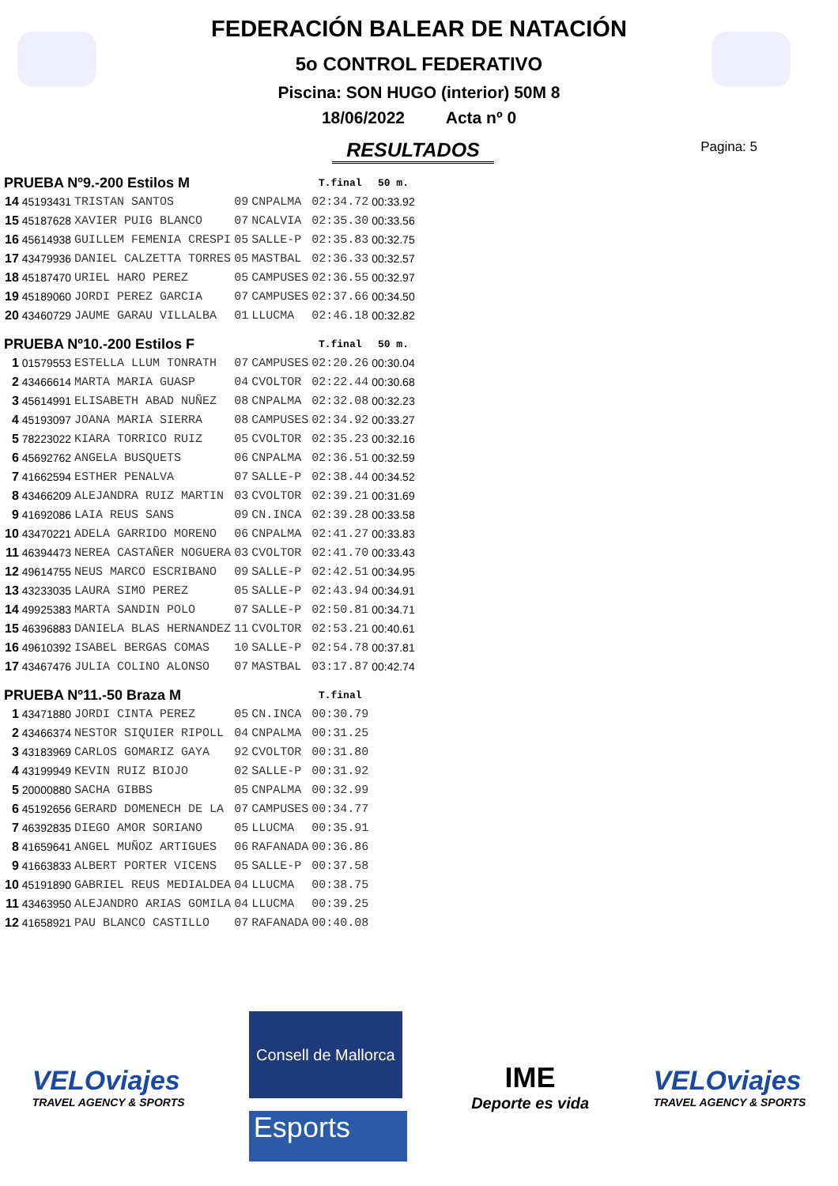FEDERACIÓN BALEAR DE NATACIÓN
5o CONTROL FEDERATIVO
Piscina: SON HUGO (interior) 50M 8
18/06/2022 Acta nº 0
Pagina: 5
RESULTADOS
| PRUEBA Nº9.-200 Estilos M | | | | | T.final | 50 m. |
| --- | --- | --- | --- | --- | --- | --- |
| 14 | 45193431 | TRISTAN SANTOS | 09 | CNPALMA | 02:34.72 | 00:33.92 |
| 15 | 45187628 | XAVIER PUIG BLANCO | 07 | NCALVIA | 02:35.30 | 00:33.56 |
| 16 | 45614938 | GUILLEM FEMENIA CRESPI | 05 | SALLE-P | 02:35.83 | 00:32.75 |
| 17 | 43479936 | DANIEL CALZETTA TORRES | 05 | MASTBAL | 02:36.33 | 00:32.57 |
| 18 | 45187470 | URIEL HARO PEREZ | 05 | CAMPUSES | 02:36.55 | 00:32.97 |
| 19 | 45189060 | JORDI PEREZ GARCIA | 07 | CAMPUSES | 02:37.66 | 00:34.50 |
| 20 | 43460729 | JAUME GARAU VILLALBA | 01 | LLUCMA | 02:46.18 | 00:32.82 |
| PRUEBA Nº10.-200 Estilos F | | | | | T.final | 50 m. |
| 1 | 01579553 | ESTELLA LLUM TONRATH | 07 | CAMPUSES | 02:20.26 | 00:30.04 |
| 2 | 43466614 | MARTA MARIA GUASP | 04 | CVOLTOR | 02:22.44 | 00:30.68 |
| 3 | 45614991 | ELISABETH ABAD NUÑEZ | 08 | CNPALMA | 02:32.08 | 00:32.23 |
| 4 | 45193097 | JOANA MARIA SIERRA | 08 | CAMPUSES | 02:34.92 | 00:33.27 |
| 5 | 78223022 | KIARA TORRICO RUIZ | 05 | CVOLTOR | 02:35.23 | 00:32.16 |
| 6 | 45692762 | ANGELA BUSQUETS | 06 | CNPALMA | 02:36.51 | 00:32.59 |
| 7 | 41662594 | ESTHER PENALVA | 07 | SALLE-P | 02:38.44 | 00:34.52 |
| 8 | 43466209 | ALEJANDRA RUIZ MARTIN | 03 | CVOLTOR | 02:39.21 | 00:31.69 |
| 9 | 41692086 | LAIA REUS SANS | 09 | CN.INCA | 02:39.28 | 00:33.58 |
| 10 | 43470221 | ADELA GARRIDO MORENO | 06 | CNPALMA | 02:41.27 | 00:33.83 |
| 11 | 46394473 | NEREA CASTAÑER NOGUERA | 03 | CVOLTOR | 02:41.70 | 00:33.43 |
| 12 | 49614755 | NEUS MARCO ESCRIBANO | 09 | SALLE-P | 02:42.51 | 00:34.95 |
| 13 | 43233035 | LAURA SIMO PEREZ | 05 | SALLE-P | 02:43.94 | 00:34.91 |
| 14 | 49925383 | MARTA SANDIN POLO | 07 | SALLE-P | 02:50.81 | 00:34.71 |
| 15 | 46396883 | DANIELA BLAS HERNANDEZ | 11 | CVOLTOR | 02:53.21 | 00:40.61 |
| 16 | 49610392 | ISABEL BERGAS COMAS | 10 | SALLE-P | 02:54.78 | 00:37.81 |
| 17 | 43467476 | JULIA COLINO ALONSO | 07 | MASTBAL | 03:17.87 | 00:42.74 |
| PRUEBA Nº11.-50 Braza M | | | | | T.final | |
| 1 | 43471880 | JORDI CINTA PEREZ | 05 | CN.INCA | 00:30.79 | |
| 2 | 43466374 | NESTOR SIQUIER RIPOLL | 04 | CNPALMA | 00:31.25 | |
| 3 | 43183969 | CARLOS GOMARIZ GAYA | 92 | CVOLTOR | 00:31.80 | |
| 4 | 43199949 | KEVIN RUIZ BIOJO | 02 | SALLE-P | 00:31.92 | |
| 5 | 20000880 | SACHA GIBBS | 05 | CNPALMA | 00:32.99 | |
| 6 | 45192656 | GERARD DOMENECH DE LA | 07 | CAMPUSES | 00:34.77 | |
| 7 | 46392835 | DIEGO AMOR SORIANO | 05 | LLUCMA | 00:35.91 | |
| 8 | 41659641 | ANGEL MUÑOZ ARTIGUES | 06 | RAFANADA | 00:36.86 | |
| 9 | 41663833 | ALBERT PORTER VICENS | 05 | SALLE-P | 00:37.58 | |
| 10 | 45191890 | GABRIEL REUS MEDIALDEA | 04 | LLUCMA | 00:38.75 | |
| 11 | 43463950 | ALEJANDRO ARIAS GOMILA | 04 | LLUCMA | 00:39.25 | |
| 12 | 41658921 | PAU BLANCO CASTILLO | 07 | RAFANADA | 00:40.08 | |
VELOviajes
TRAVEL AGENCY & SPORTS
Consell de Mallorca
Esports
IME
Deporte es vida
VELOviajes
TRAVEL AGENCY & SPORTS